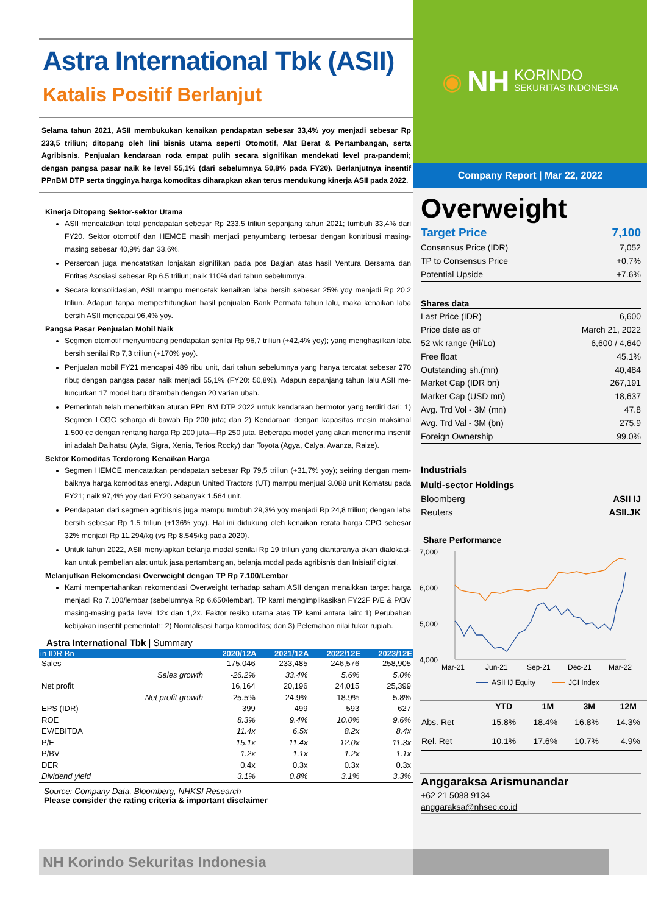Astra International Tbk (ASII)
Katalis Positif Berlanjut
Selama tahun 2021, ASII membukukan kenaikan pendapatan sebesar 33,4% yoy menjadi sebesar Rp 233,5 triliun; ditopang oleh lini bisnis utama seperti Otomotif, Alat Berat & Pertambangan, serta Agribisnis. Penjualan kendaraan roda empat pulih secara signifikan mendekati level pra-pandemi; dengan pangsa pasar naik ke level 55,1% (dari sebelumnya 50,8% pada FY20). Berlanjutnya insentif PPnBM DTP serta tingginya harga komoditas diharapkan akan terus mendukung kinerja ASII pada 2022.
Kinerja Ditopang Sektor-sektor Utama
ASII mencatatkan total pendapatan sebesar Rp 233,5 triliun sepanjang tahun 2021; tumbuh 33,4% dari FY20. Sektor otomotif dan HEMCE masih menjadi penyumbang terbesar dengan kontribusi masing-masing sebesar 40,9% dan 33,6%.
Perseroan juga mencatatkan lonjakan signifikan pada pos Bagian atas hasil Ventura Bersama dan Entitas Asosiasi sebesar Rp 6.5 triliun; naik 110% dari tahun sebelumnya.
Secara konsolidasian, ASII mampu mencetak kenaikan laba bersih sebesar 25% yoy menjadi Rp 20,2 triliun. Adapun tanpa memperhitungkan hasil penjualan Bank Permata tahun lalu, maka kenaikan laba bersih ASII mencapai 96,4% yoy.
Pangsa Pasar Penjualan Mobil Naik
Segmen otomotif menyumbang pendapatan senilai Rp 96,7 triliun (+42,4% yoy); yang menghasilkan laba bersih senilai Rp 7,3 triliun (+170% yoy).
Penjualan mobil FY21 mencapai 489 ribu unit, dari tahun sebelumnya yang hanya tercatat sebesar 270 ribu; dengan pangsa pasar naik menjadi 55,1% (FY20: 50,8%). Adapun sepanjang tahun lalu ASII me-luncurkan 17 model baru ditambah dengan 20 varian ubah.
Pemerintah telah menerbitkan aturan PPn BM DTP 2022 untuk kendaraan bermotor yang terdiri dari: 1) Segmen LCGC seharga di bawah Rp 200 juta; dan 2) Kendaraan dengan kapasitas mesin maksimal 1.500 cc dengan rentang harga Rp 200 juta—Rp 250 juta. Beberapa model yang akan menerima insentif ini adalah Daihatsu (Ayla, Sigra, Xenia, Terios,Rocky) dan Toyota (Agya, Calya, Avanza, Raize).
Sektor Komoditas Terdorong Kenaikan Harga
Segmen HEMCE mencatatkan pendapatan sebesar Rp 79,5 triliun (+31,7% yoy); seiring dengan mem-baiknya harga komoditas energi. Adapun United Tractors (UT) mampu menjual 3.088 unit Komatsu pada FY21; naik 97,4% yoy dari FY20 sebanyak 1.564 unit.
Pendapatan dari segmen agribisnis juga mampu tumbuh 29,3% yoy menjadi Rp 24,8 triliun; dengan laba bersih sebesar Rp 1.5 triliun (+136% yoy). Hal ini didukung oleh kenaikan rerata harga CPO sebesar 32% menjadi Rp 11.294/kg (vs Rp 8.545/kg pada 2020).
Untuk tahun 2022, ASII menyiapkan belanja modal senilai Rp 19 triliun yang diantaranya akan dialokasi-kan untuk pembelian alat untuk jasa pertambangan, belanja modal pada agribisnis dan Inisiatif digital.
Melanjutkan Rekomendasi Overweight dengan TP Rp 7.100/Lembar
Kami mempertahankan rekomendasi Overweight terhadap saham ASII dengan menaikkan target harga menjadi Rp 7.100/lembar (sebelumnya Rp 6.650/lembar). TP kami mengimplikasikan FY22F P/E & P/BV masing-masing pada level 12x dan 1,2x. Faktor resiko utama atas TP kami antara lain: 1) Perubahan kebijakan insentif pemerintah; 2) Normalisasi harga komoditas; dan 3) Pelemahan nilai tukar rupiah.
Astra International Tbk | Summary
| in IDR Bn | | 2020/12A | 2021/12A | 2022/12E | 2023/12E |
| --- | --- | --- | --- | --- | --- |
| Sales | | 175,046 | 233,485 | 246,576 | 258,905 |
| | Sales growth | -26.2% | 33.4% | 5.6% | 5.0% |
| Net profit | | 16,164 | 20,196 | 24,015 | 25,399 |
| | Net profit growth | -25.5% | 24.9% | 18.9% | 5.8% |
| EPS (IDR) | | 399 | 499 | 593 | 627 |
| ROE | | 8.3% | 9.4% | 10.0% | 9.6% |
| EV/EBITDA | | 11.4x | 6.5x | 8.2x | 8.4x |
| P/E | | 15.1x | 11.4x | 12.0x | 11.3x |
| P/BV | | 1.2x | 1.1x | 1.2x | 1.1x |
| DER | | 0.4x | 0.3x | 0.3x | 0.3x |
| Dividend yield | | 3.1% | 0.8% | 3.1% | 3.3% |
Source: Company Data, Bloomberg, NHKSI Research
Please consider the rating criteria & important disclaimer
◉ NH KORINDO
SEKURITAS INDONESIA
Company Report | Mar 22, 2022
Overweight
Target Price 7,100
Consensus Price (IDR) 7,052
TP to Consensus Price +0,7%
Potential Upside +7.6%
Shares data
Last Price (IDR) 6,600
Price date as of March 21, 2022
52 wk range (Hi/Lo) 6,600 / 4,640
Free float 45.1%
Outstanding sh.(mn) 40,484
Market Cap (IDR bn) 267,191
Market Cap (USD mn) 18,637
Avg. Trd Vol - 3M (mn) 47.8
Avg. Trd Val - 3M (bn) 275.9
Foreign Ownership 99.0%
Industrials
Multi-sector Holdings
Bloomberg ASII IJ
Reuters ASII.JK
Share Performance
7,000
6,000
5,000
4,000
Mar-21
Jun-21
Sep-21
Dec-21
Mar-22
ASII IJ Equity
JCI Index
| | YTD | 1M | 3M | 12M |
| --- | --- | --- | --- | --- |
| Abs. Ret | 15.8% | 18.4% | 16.8% | 14.3% |
| Rel. Ret | 10.1% | 17.6% | 10.7% | 4.9% |
Anggaraksa Arismunandar
+62 21 5088 9134
anggaraksa@nhsec.co.id
NH Korindo Sekuritas Indonesia